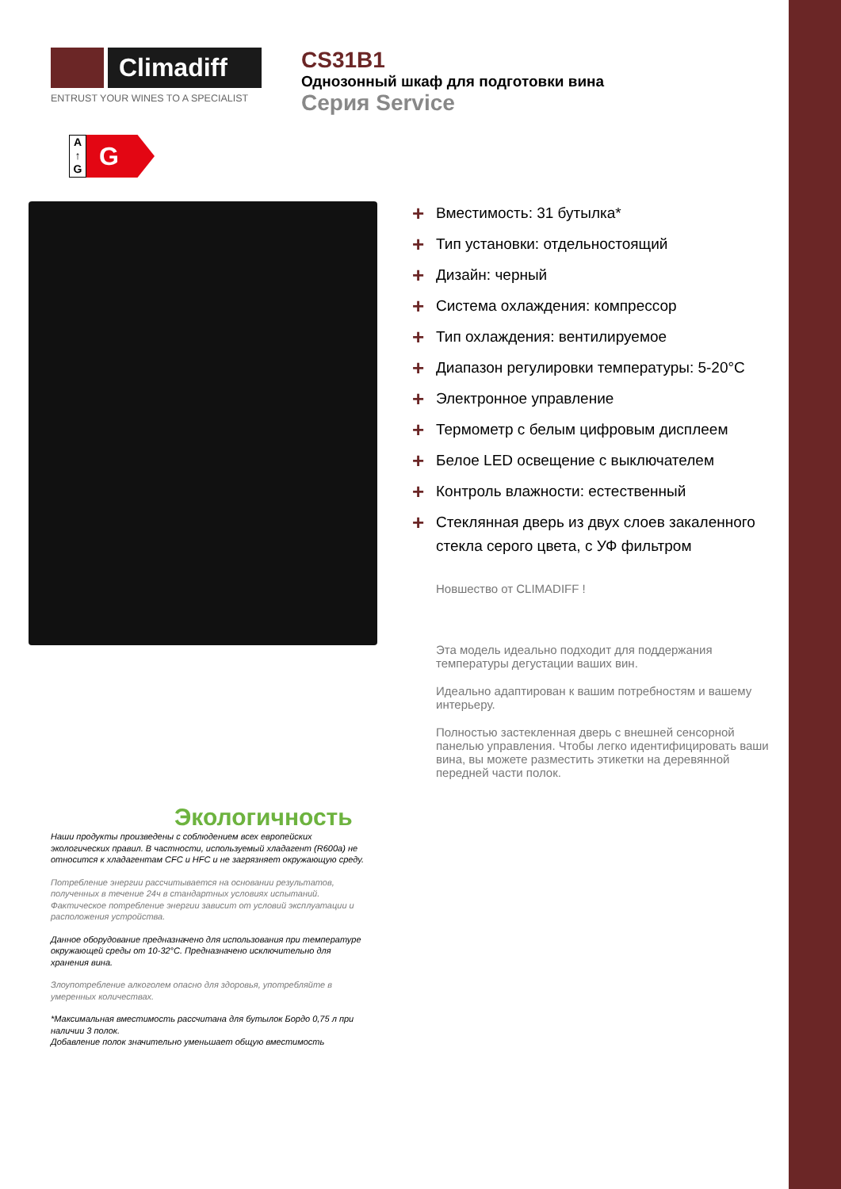Climadiff
ENTRUST YOUR WINES TO A SPECIALIST
CS31B1
Однозонный шкаф для подготовки вина
Серия Service
A
↑
G
G
Экологичность
Наши продукты произведены с соблюдением всех европейских экологических правил. В частности, используемый хладагент (R600a) не относится к хладагентам CFC и HFC и не загрязняет окружающую среду.
Потребление энергии рассчитывается на основании результатов, полученных в течение 24ч в стандартных условиях испытаний. Фактическое потребление энергии зависит от условий эксплуатации и расположения устройства.
Данное оборудование предназначено для использования при температуре окружающей среды от 10-32°C. Предназначено исключительно для хранения вина.
Злоупотребление алкоголем опасно для здоровья, употребляйте в умеренных количествах.
*Максимальная вместимость рассчитана для бутылок Бордо 0,75 л при наличии 3 полок.
Добавление полок значительно уменьшает общую вместимость
+ Вместимость: 31 бутылка*
+ Тип установки: отдельностоящий
+ Дизайн: черный
+ Система охлаждения: компрессор
+ Тип охлаждения: вентилируемое
+ Диапазон регулировки температуры: 5-20°C
+ Электронное управление
+ Термометр с белым цифровым дисплеем
+ Белое LED освещение с выключателем
+ Контроль влажности: естественный
+ Стеклянная дверь из двух слоев закаленного стекла серого цвета, с УФ фильтром
Новшество от CLIMADIFF !
Эта модель идеально подходит для поддержания температуры дегустации ваших вин.
Идеально адаптирован к вашим потребностям и вашему интерьеру.
Полностью застекленная дверь с внешней сенсорной панелью управления. Чтобы легко идентифицировать ваши вина, вы можете разместить этикетки на деревянной передней части полок.